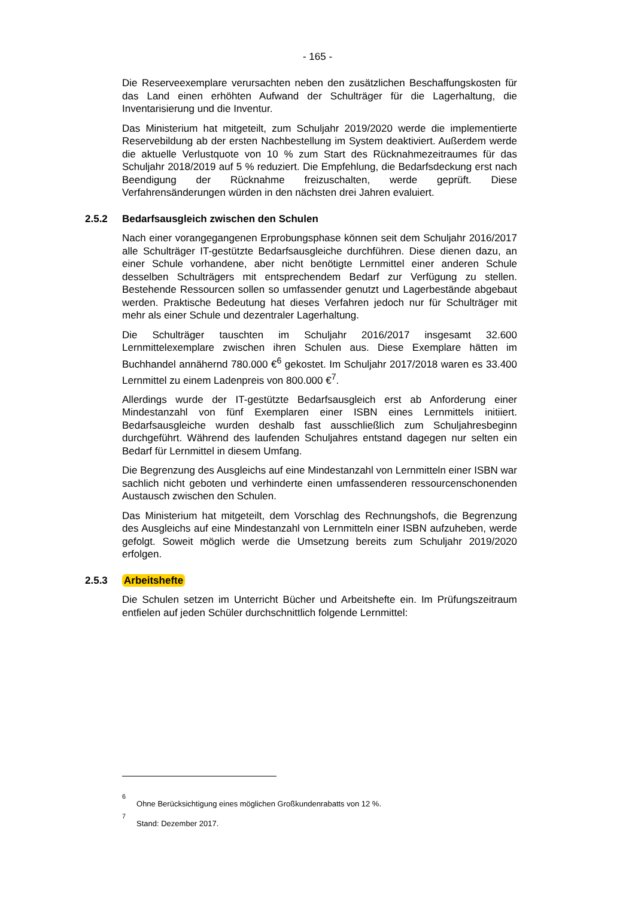- 165 -
Die Reserveexemplare verursachten neben den zusätzlichen Beschaffungskosten für das Land einen erhöhten Aufwand der Schulträger für die Lagerhaltung, die Inventarisierung und die Inventur.
Das Ministerium hat mitgeteilt, zum Schuljahr 2019/2020 werde die implementierte Reservebildung ab der ersten Nachbestellung im System deaktiviert. Außerdem werde die aktuelle Verlustquote von 10 % zum Start des Rücknahmezeitraumes für das Schuljahr 2018/2019 auf 5 % reduziert. Die Empfehlung, die Bedarfsdeckung erst nach Beendigung der Rücknahme freizuschalten, werde geprüft. Diese Verfahrensänderungen würden in den nächsten drei Jahren evaluiert.
2.5.2 Bedarfsausgleich zwischen den Schulen
Nach einer vorangegangenen Erprobungsphase können seit dem Schuljahr 2016/2017 alle Schulträger IT-gestützte Bedarfsausgleiche durchführen. Diese dienen dazu, an einer Schule vorhandene, aber nicht benötigte Lernmittel einer anderen Schule desselben Schulträgers mit entsprechendem Bedarf zur Verfügung zu stellen. Bestehende Ressourcen sollen so umfassender genutzt und Lagerbestände abgebaut werden. Praktische Bedeutung hat dieses Verfahren jedoch nur für Schulträger mit mehr als einer Schule und dezentraler Lagerhaltung.
Die Schulträger tauschten im Schuljahr 2016/2017 insgesamt 32.600 Lernmittelexemplare zwischen ihren Schulen aus. Diese Exemplare hätten im Buchhandel annähernd 780.000 €<sup>6</sup> gekostet. Im Schuljahr 2017/2018 waren es 33.400 Lernmittel zu einem Ladenpreis von 800.000 €<sup>7</sup>.
Allerdings wurde der IT-gestützte Bedarfsausgleich erst ab Anforderung einer Mindestanzahl von fünf Exemplaren einer ISBN eines Lernmittels initiiert. Bedarfsausgleiche wurden deshalb fast ausschließlich zum Schuljahresbeginn durchgeführt. Während des laufenden Schuljahres entstand dagegen nur selten ein Bedarf für Lernmittel in diesem Umfang.
Die Begrenzung des Ausgleichs auf eine Mindestanzahl von Lernmitteln einer ISBN war sachlich nicht geboten und verhinderte einen umfassenderen ressourcenschonenden Austausch zwischen den Schulen.
Das Ministerium hat mitgeteilt, dem Vorschlag des Rechnungshofs, die Begrenzung des Ausgleichs auf eine Mindestanzahl von Lernmitteln einer ISBN aufzuheben, werde gefolgt. Soweit möglich werde die Umsetzung bereits zum Schuljahr 2019/2020 erfolgen.
2.5.3 Arbeitshefte
Die Schulen setzen im Unterricht Bücher und Arbeitshefte ein. Im Prüfungszeitraum entfielen auf jeden Schüler durchschnittlich folgende Lernmittel:
<sup>6</sup> Ohne Berücksichtigung eines möglichen Großkundenrabatts von 12 %.
<sup>7</sup> Stand: Dezember 2017.